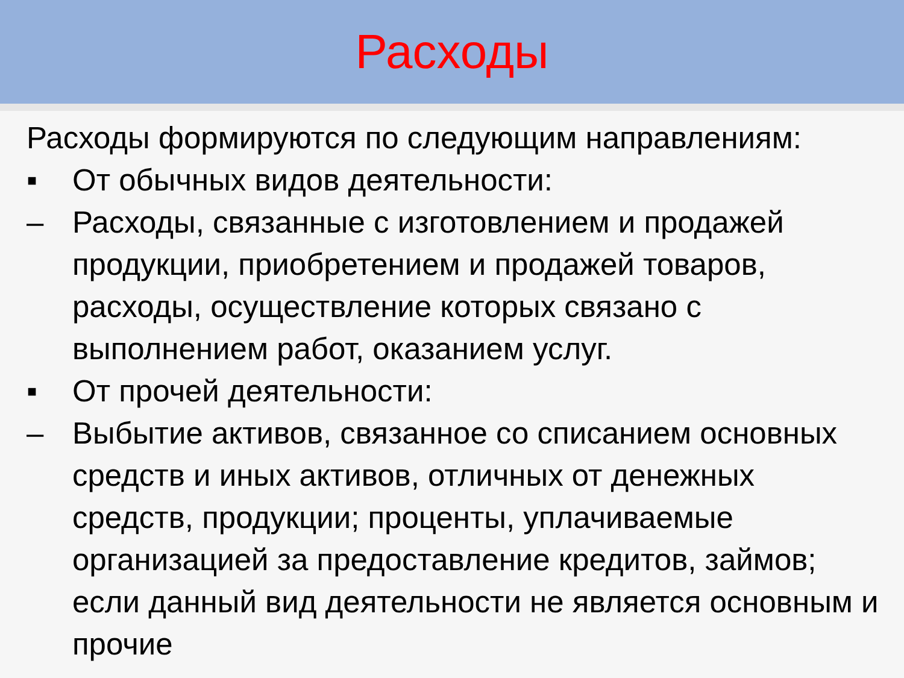Расходы
Расходы формируются по следующим направлениям:
▪ От обычных видов деятельности:
– Расходы, связанные с изготовлением и продажей продукции, приобретением и продажей товаров, расходы, осуществление которых связано с выполнением работ, оказанием услуг.
▪ От прочей деятельности:
– Выбытие активов, связанное со списанием основных средств и иных активов, отличных от денежных средств, продукции; проценты, уплачиваемые организацией за предоставление кредитов, займов; если данный вид деятельности не является основным и прочие